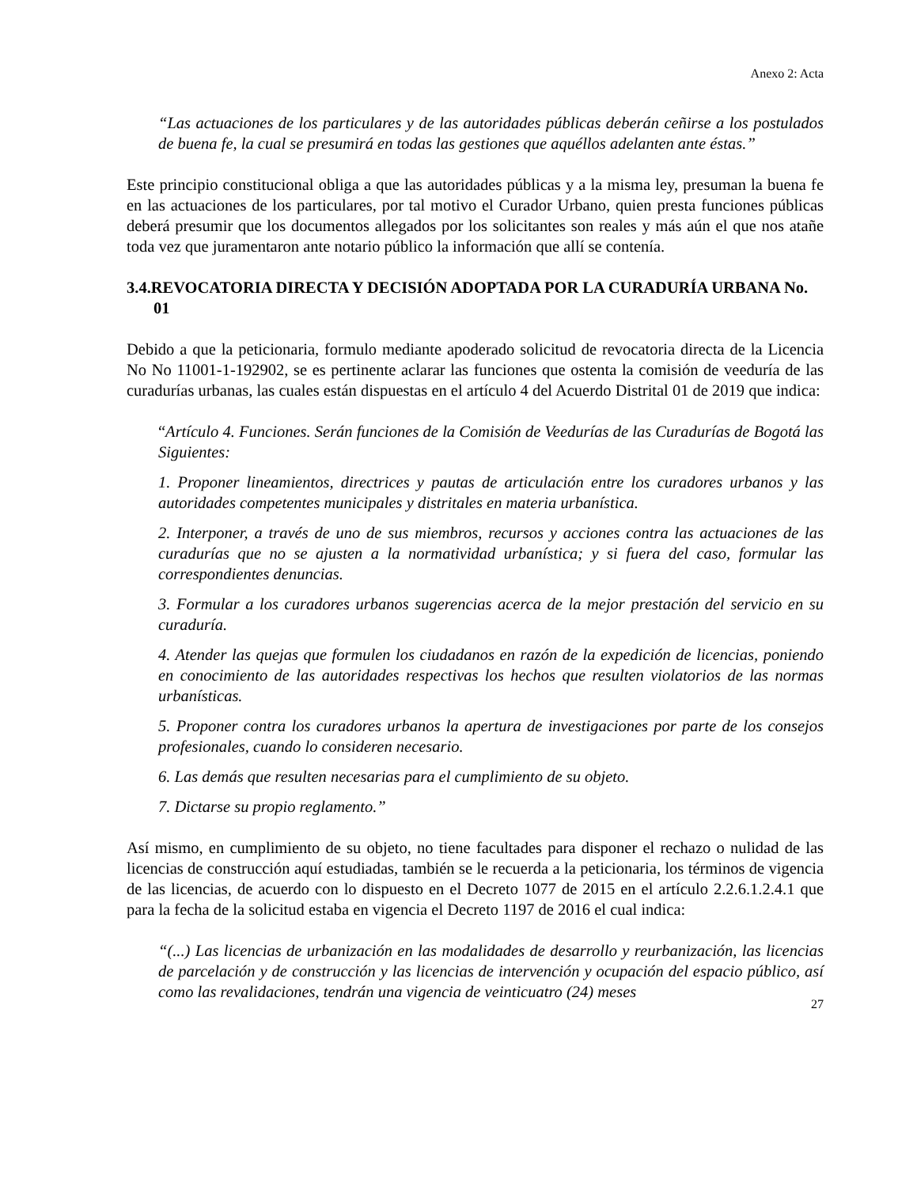Anexo 2: Acta
“Las actuaciones de los particulares y de las autoridades públicas deberán ceñirse a los postulados de buena fe, la cual se presumirá en todas las gestiones que aquéllos adelanten ante éstas.”
Este principio constitucional obliga a que las autoridades públicas y a la misma ley, presuman la buena fe en las actuaciones de los particulares, por tal motivo el Curador Urbano, quien presta funciones públicas deberá presumir que los documentos allegados por los solicitantes son reales y más aún el que nos atañe toda vez que juramentaron ante notario público la información que allí se contenía.
3.4.REVOCATORIA DIRECTA Y DECISIÓN ADOPTADA POR LA CURADURÍA URBANA No. 01
Debido a que la peticionaria, formulo mediante apoderado solicitud de revocatoria directa de la Licencia No No 11001-1-192902, se es pertinente aclarar las funciones que ostenta la comisión de veeduría de las curadurías urbanas, las cuales están dispuestas en el artículo 4 del Acuerdo Distrital 01 de 2019 que indica:
“Artículo 4. Funciones. Serán funciones de la Comisión de Veedurías de las Curadurías de Bogotá las Siguientes:
1. Proponer lineamientos, directrices y pautas de articulación entre los curadores urbanos y las autoridades competentes municipales y distritales en materia urbanística.
2. Interponer, a través de uno de sus miembros, recursos y acciones contra las actuaciones de las curadurías que no se ajusten a la normatividad urbanística; y si fuera del caso, formular las correspondientes denuncias.
3. Formular a los curadores urbanos sugerencias acerca de la mejor prestación del servicio en su curaduría.
4. Atender las quejas que formulen los ciudadanos en razón de la expedición de licencias, poniendo en conocimiento de las autoridades respectivas los hechos que resulten violatorios de las normas urbanísticas.
5. Proponer contra los curadores urbanos la apertura de investigaciones por parte de los consejos profesionales, cuando lo consideren necesario.
6. Las demás que resulten necesarias para el cumplimiento de su objeto.
7. Dictarse su propio reglamento.”
Así mismo, en cumplimiento de su objeto, no tiene facultades para disponer el rechazo o nulidad de las licencias de construcción aquí estudiadas, también se le recuerda a la peticionaria, los términos de vigencia de las licencias, de acuerdo con lo dispuesto en el Decreto 1077 de 2015 en el artículo 2.2.6.1.2.4.1 que para la fecha de la solicitud estaba en vigencia el Decreto 1197 de 2016 el cual indica:
“(...) Las licencias de urbanización en las modalidades de desarrollo y reurbanización, las licencias de parcelación y de construcción y las licencias de intervención y ocupación del espacio público, así como las revalidaciones, tendrán una vigencia de veinticuatro (24) meses
27